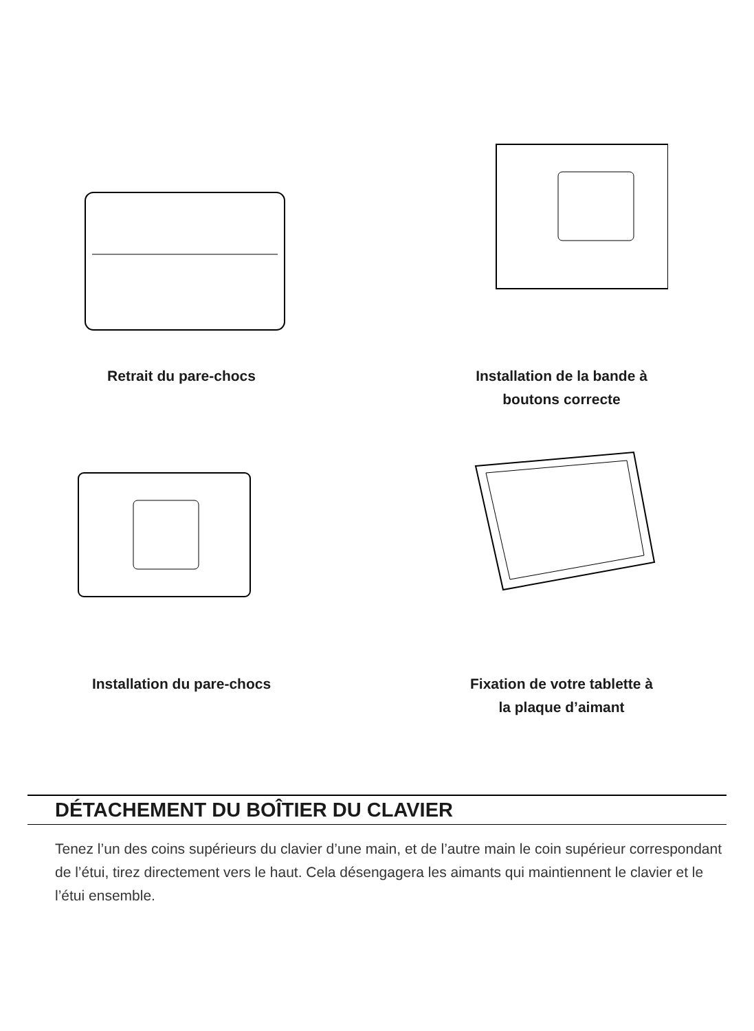Retrait du pare-chocs Installation de la bande à
boutons correcte
Installation du pare-chocs Fixation de votre tablette à
la plaque d’aimant
DÉTACHEMENT DU BOÎTIER DU CLAVIER
Tenez l’un des coins supérieurs du clavier d’une main, et de l’autre main le coin supérieur correspondant de l’étui, tirez directement vers le haut. Cela désengagera les aimants qui maintiennent le clavier et le l’étui ensemble.